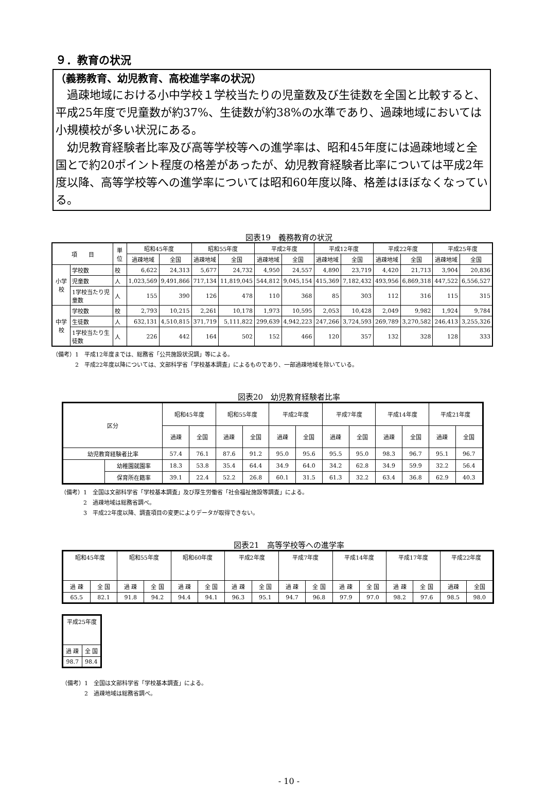９．教育の状況
（義務教育、幼児教育、高校進学率の状況）
　過疎地域における小中学校１学校当たりの児童数及び生徒数を全国と比較すると、平成25年度で児童数が約37%、生徒数が約38%の水準であり、過疎地域においては小規模校が多い状況にある。
　幼児教育経験者比率及び高等学校等への進学率は、昭和45年度には過疎地域と全国とで約20ポイント程度の格差があったが、幼児教育経験者比率については平成2年度以降、高等学校等への進学率については昭和60年度以降、格差はほぼなくなっている。
図表19　義務教育の状況
| 項 目 | | 単位 | 昭和45年度 | | 昭和55年度 | | 平成2年度 | | 平成12年度 | | 平成22年度 | | 平成25年度 | |
| --- | --- | --- | --- | --- | --- | --- | --- | --- | --- | --- | --- | --- | --- | --- |
| | | | 過疎地域 | 全国 | 過疎地域 | 全国 | 過疎地域 | 全国 | 過疎地域 | 全国 | 過疎地域 | 全国 | 過疎地域 | 全国 |
| 小学校 | 学校数 | 校 | 6,622 | 24,313 | 5,677 | 24,732 | 4,950 | 24,557 | 4,890 | 23,719 | 4,420 | 21,713 | 3,904 | 20,836 |
| | 児童数 | 人 | 1,023,569 | 9,491,866 | 717,134 | 11,819,045 | 544,812 | 9,045,154 | 415,369 | 7,182,432 | 493,956 | 6,869,318 | 447,522 | 6,556,527 |
| | 1学校当たり児童数 | 人 | 155 | 390 | 126 | 478 | 110 | 368 | 85 | 303 | 112 | 316 | 115 | 315 |
| 中学校 | 学校数 | 校 | 2,793 | 10,215 | 2,261 | 10,178 | 1,973 | 10,595 | 2,053 | 10,428 | 2,049 | 9,982 | 1,924 | 9,784 |
| | 生徒数 | 人 | 632,131 | 4,510,815 | 371,719 | 5,111,822 | 299,639 | 4,942,223 | 247,266 | 3,724,593 | 269,789 | 3,270,582 | 246,413 | 3,255,326 |
| | 1学校当たり生徒数 | 人 | 226 | 442 | 164 | 502 | 152 | 466 | 120 | 357 | 132 | 328 | 128 | 333 |
（備考）1　平成12年度までは、総務省「公共施設状況調」等による。
　　　　2　平成22年度以降については、文部科学省「学校基本調査」によるものであり、一部過疎地域を除いている。
図表20　幼児教育経験者比率
| 区分 | | 昭和45年度 | | 昭和55年度 | | 平成2年度 | | 平成7年度 | | 平成14年度 | | 平成21年度 | |
| --- | --- | --- | --- | --- | --- | --- | --- | --- | --- | --- | --- | --- | --- |
| | | 過疎 | 全国 | 過疎 | 全国 | 過疎 | 全国 | 過疎 | 全国 | 過疎 | 全国 | 過疎 | 全国 |
| 幼児教育経験者比率 | | 57.4 | 76.1 | 87.6 | 91.2 | 95.0 | 95.6 | 95.5 | 95.0 | 98.3 | 96.7 | 95.1 | 96.7 |
| | 幼稚園就園率 | 18.3 | 53.8 | 35.4 | 64.4 | 34.9 | 64.0 | 34.2 | 62.8 | 34.9 | 59.9 | 32.2 | 56.4 |
| | 保育所在籍率 | 39.1 | 22.4 | 52.2 | 26.8 | 60.1 | 31.5 | 61.3 | 32.2 | 63.4 | 36.8 | 62.9 | 40.3 |
（備考）1　全国は文部科学省「学校基本調査」及び厚生労働省「社会福祉施設等調査」による。
　　　　2　過疎地域は総務省調べ。
　　　　3　平成22年度以降、調査項目の変更によりデータが取得できない。
図表21　高等学校等への進学率
| 昭和45年度 | | 昭和55年度 | | 昭和60年度 | | 平成2年度 | | 平成7年度 | | 平成14年度 | | 平成17年度 | | 平成22年度 | |
| --- | --- | --- | --- | --- | --- | --- | --- | --- | --- | --- | --- | --- | --- | --- | --- |
| 過 疎 | 全 国 | 過 疎 | 全 国 | 過 疎 | 全 国 | 過 疎 | 全 国 | 過 疎 | 全 国 | 過 疎 | 全 国 | 過 疎 | 全 国 | 過疎 | 全国 |
| 65.5 | 82.1 | 91.8 | 94.2 | 94.4 | 94.1 | 96.3 | 95.1 | 94.7 | 96.8 | 97.9 | 97.0 | 98.2 | 97.6 | 98.5 | 98.0 |
| 平成25年度 | |
| --- | --- |
| 過 疎 | 全 国 |
| 98.7 | 98.4 |
（備考）1　全国は文部科学省「学校基本調査」による。
　　　　2　過疎地域は総務省調べ。
- 10 -